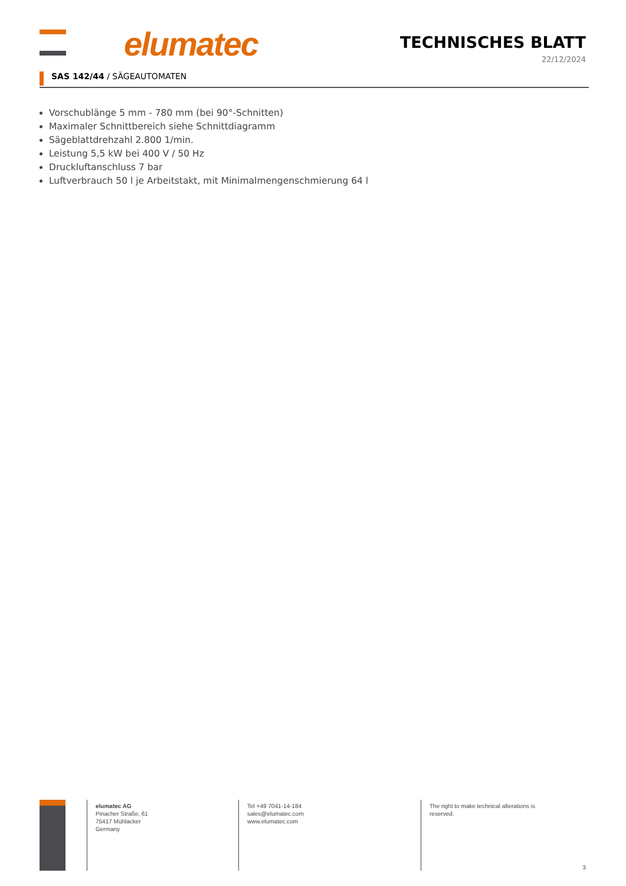elumatec
TECHNISCHES BLATT
22/12/2024
SAS 142/44 / SÄGEAUTOMATEN
Vorschublänge 5 mm - 780 mm (bei 90°-Schnitten)
Maximaler Schnittbereich siehe Schnittdiagramm
Sägeblattdrehzahl 2.800 1/min.
Leistung 5,5 kW bei 400 V / 50 Hz
Druckluftanschluss 7 bar
Luftverbrauch 50 l je Arbeitstakt, mit Minimalmengenschmierung 64 l
elumatec AG
Pinacher Straße, 61
75417 Mühlacker
Germany
Tel +49 7041-14-184
sales@elumatec.com
www.elumatec.com
The right to make technical alterations is reserved.
3